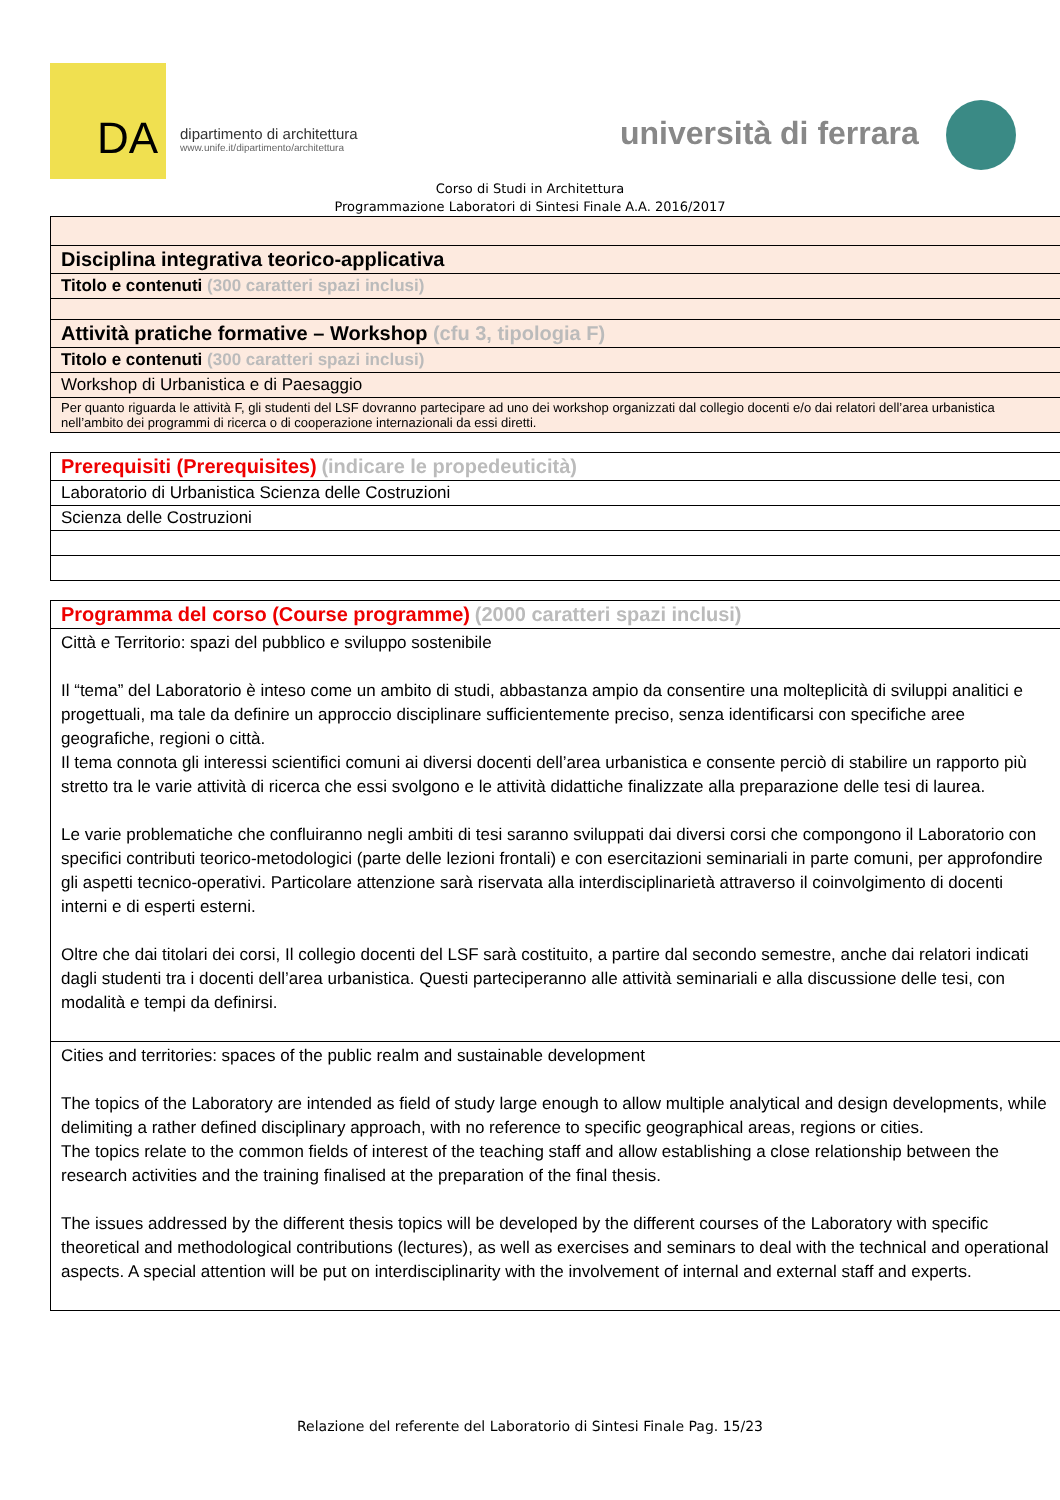DA
dipartimento di architettura
www.unife.it/dipartimento/architettura
università di ferrara
Corso di Studi in Architettura
Programmazione Laboratori di Sintesi Finale A.A. 2016/2017
| Disciplina integrativa teorico-applicativa |
| Titolo e contenuti (300 caratteri spazi inclusi) |
| Attività pratiche formative – Workshop (cfu 3, tipologia F) |
| Titolo e contenuti (300 caratteri spazi inclusi) |
| Workshop di Urbanistica e di Paesaggio |
| Per quanto riguarda le attività F, gli studenti del LSF dovranno partecipare ad uno dei workshop organizzati dal collegio docenti e/o dai relatori dell’area urbanistica nell’ambito dei programmi di ricerca o di cooperazione internazionali da essi diretti. |
| Prerequisiti (Prerequisites) (indicare le propedeuticità) |
| Laboratorio di Urbanistica Scienza delle Costruzioni |
| Scienza delle Costruzioni |
| Programma del corso (Course programme) (2000 caratteri spazi inclusi) |
| Città e Territorio: spazi del pubblico e sviluppo sostenibile Il “tema” del Laboratorio è inteso come un ambito di studi, abbastanza ampio da consentire una molteplicità di sviluppi analitici e progettuali, ma tale da definire un approccio disciplinare sufficientemente preciso, senza identificarsi con specifiche aree geografiche, regioni o città. Il tema connota gli interessi scientifici comuni ai diversi docenti dell’area urbanistica e consente perciò di stabilire un rapporto più stretto tra le varie attività di ricerca che essi svolgono e le attività didattiche finalizzate alla preparazione delle tesi di laurea. Le varie problematiche che confluiranno negli ambiti di tesi saranno sviluppati dai diversi corsi che compongono il Laboratorio con specifici contributi teorico-metodologici (parte delle lezioni frontali) e con esercitazioni seminariali in parte comuni, per approfondire gli aspetti tecnico-operativi. Particolare attenzione sarà riservata alla interdisciplinarietà attraverso il coinvolgimento di docenti interni e di esperti esterni. Oltre che dai titolari dei corsi, Il collegio docenti del LSF sarà costituito, a partire dal secondo semestre, anche dai relatori indicati dagli studenti tra i docenti dell’area urbanistica. Questi parteciperanno alle attività seminariali e alla discussione delle tesi, con modalità e tempi da definirsi. |
| Cities and territories: spaces of the public realm and sustainable development The topics of the Laboratory are intended as field of study large enough to allow multiple analytical and design developments, while delimiting a rather defined disciplinary approach, with no reference to specific geographical areas, regions or cities. The topics relate to the common fields of interest of the teaching staff and allow establishing a close relationship between the research activities and the training finalised at the preparation of the final thesis. The issues addressed by the different thesis topics will be developed by the different courses of the Laboratory with specific theoretical and methodological contributions (lectures), as well as exercises and seminars to deal with the technical and operational aspects. A special attention will be put on interdisciplinarity with the involvement of internal and external staff and experts. |
Relazione del referente del Laboratorio di Sintesi Finale Pag. 15/23